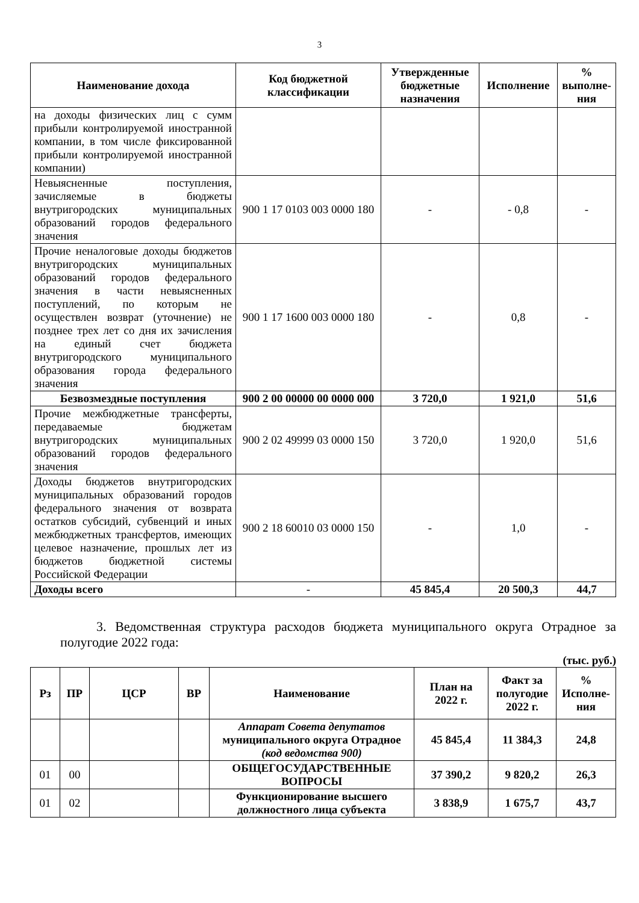3
| Наименование дохода | Код бюджетной классификации | Утвержденные бюджетные назначения | Исполнение | % выполне-ния |
| --- | --- | --- | --- | --- |
| на доходы физических лиц с сумм прибыли контролируемой иностранной компании, в том числе фиксированной прибыли контролируемой иностранной компании) | | | | |
| Невыясненные поступления, зачисляемые в бюджеты внутригородских муниципальных образований городов федерального значения | 900 1 17 0103 003 0000 180 | - | - 0,8 | - |
| Прочие неналоговые доходы бюджетов внутригородских муниципальных образований городов федерального значения в части невыясненных поступлений, по которым не осуществлен возврат (уточнение) не позднее трех лет со дня их зачисления на единый счет бюджета внутригородского муниципального образования города федерального значения | 900 1 17 1600 003 0000 180 | - | 0,8 | - |
| Безвозмездные поступления | 900 2 00 00000 00 0000 000 | 3 720,0 | 1 921,0 | 51,6 |
| Прочие межбюджетные трансферты, передаваемые бюджетам внутригородских муниципальных образований городов федерального значения | 900 2 02 49999 03 0000 150 | 3 720,0 | 1 920,0 | 51,6 |
| Доходы бюджетов внутригородских муниципальных образований городов федерального значения от возврата остатков субсидий, субвенций и иных межбюджетных трансфертов, имеющих целевое назначение, прошлых лет из бюджетов бюджетной системы Российской Федерации | 900 2 18 60010 03 0000 150 | - | 1,0 | - |
| Доходы всего | - | 45 845,4 | 20 500,3 | 44,7 |
3. Ведомственная структура расходов бюджета муниципального округа Отрадное за полугодие 2022 года:
(тыс. руб.)
| Рз | ПР | ЦСР | ВР | Наименование | План на 2022 г. | Факт за полугодие 2022 г. | % Исполне-ния |
| --- | --- | --- | --- | --- | --- | --- | --- |
| | | | | Аппарат Совета депутатов муниципального округа Отрадное (код ведомства 900) | 45 845,4 | 11 384,3 | 24,8 |
| 01 | 00 | | | ОБЩЕГОСУДАРСТВЕННЫЕ ВОПРОСЫ | 37 390,2 | 9 820,2 | 26,3 |
| 01 | 02 | | | Функционирование высшего должностного лица субъекта | 3 838,9 | 1 675,7 | 43,7 |